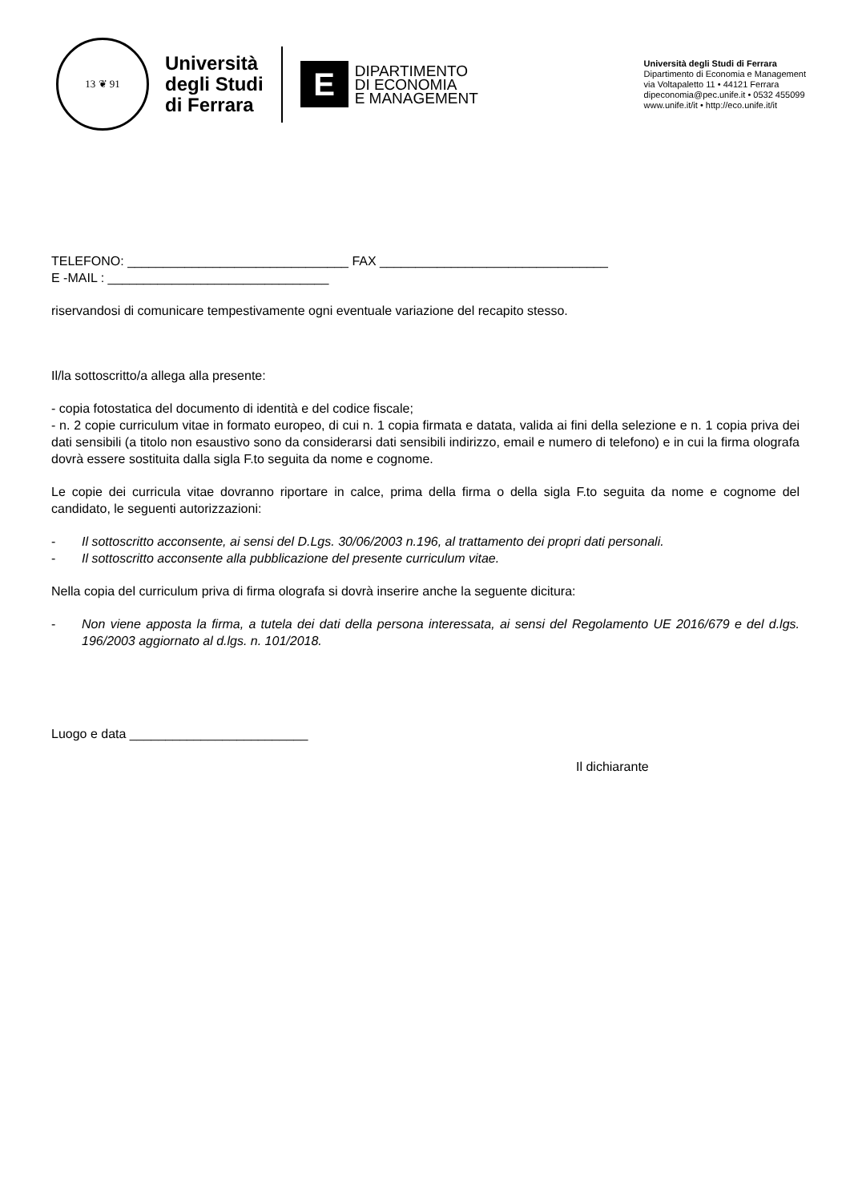13 ❦ 91
Università
degli Studi
di Ferrara
E
DIPARTIMENTO
DI ECONOMIA
E MANAGEMENT
Università degli Studi di Ferrara
Dipartimento di Economia e Management
via Voltapaletto 11 • 44121 Ferrara
dipeconomia@pec.unife.it • 0532 455099
www.unife.it/it • http://eco.unife.it/it
TELEFONO: _______________________________ FAX ________________________________
E -MAIL : _______________________________
riservandosi di comunicare tempestivamente ogni eventuale variazione del recapito stesso.
Il/la sottoscritto/a allega alla presente:
- copia fotostatica del documento di identità e del codice fiscale;
- n. 2 copie curriculum vitae in formato europeo, di cui n. 1 copia firmata e datata, valida ai fini della selezione e n. 1 copia priva dei dati sensibili (a titolo non esaustivo sono da considerarsi dati sensibili indirizzo, email e numero di telefono) e in cui la firma olografa dovrà essere sostituita dalla sigla F.to seguita da nome e cognome.
Le copie dei curricula vitae dovranno riportare in calce, prima della firma o della sigla F.to seguita da nome e cognome del candidato, le seguenti autorizzazioni:
- Il sottoscritto acconsente, ai sensi del D.Lgs. 30/06/2003 n.196, al trattamento dei propri dati personali.
- Il sottoscritto acconsente alla pubblicazione del presente curriculum vitae.
Nella copia del curriculum priva di firma olografa si dovrà inserire anche la seguente dicitura:
- Non viene apposta la firma, a tutela dei dati della persona interessata, ai sensi del Regolamento UE 2016/679 e del d.lgs. 196/2003 aggiornato al d.lgs. n. 101/2018.
Luogo e data _________________________
Il dichiarante